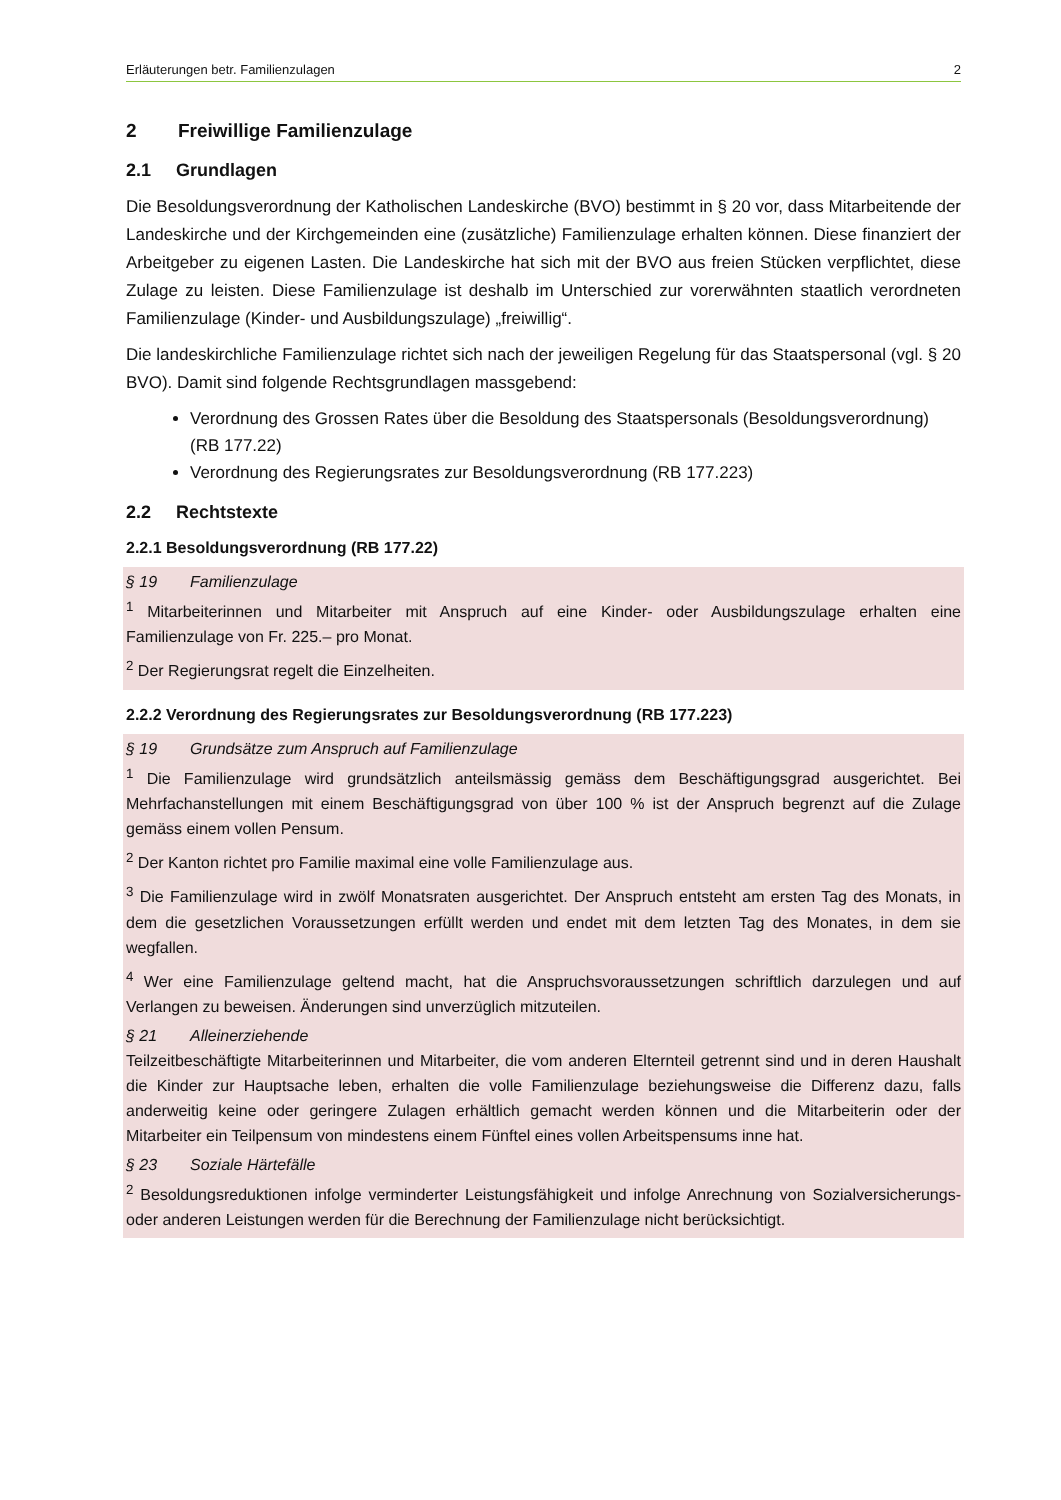Erläuterungen betr. Familienzulagen 2
2 Freiwillige Familienzulage
2.1 Grundlagen
Die Besoldungsverordnung der Katholischen Landeskirche (BVO) bestimmt in § 20 vor, dass Mitarbeitende der Landeskirche und der Kirchgemeinden eine (zusätzliche) Familienzulage erhalten können. Diese finanziert der Arbeitgeber zu eigenen Lasten. Die Landeskirche hat sich mit der BVO aus freien Stücken verpflichtet, diese Zulage zu leisten. Diese Familienzulage ist deshalb im Unterschied zur vorerwähnten staatlich verordneten Familienzulage (Kinder- und Ausbildungszulage) „freiwillig“.
Die landeskirchliche Familienzulage richtet sich nach der jeweiligen Regelung für das Staats­personal (vgl. § 20 BVO). Damit sind folgende Rechtsgrundlagen massgebend:
Verordnung des Grossen Rates über die Besoldung des Staatspersonals (Besoldungs­verordnung) (RB 177.22)
Verordnung des Regierungsrates zur Besoldungsverordnung (RB 177.223)
2.2 Rechtstexte
2.2.1 Besoldungsverordnung (RB 177.22)
§ 19 Familienzulage
<sup>1</sup> Mitarbeiterinnen und Mitarbeiter mit Anspruch auf eine Kinder- oder Ausbildungszulage erhalten eine Familienzulage von Fr. 225.– pro Monat.
<sup>2</sup> Der Regierungsrat regelt die Einzelheiten.
2.2.2 Verordnung des Regierungsrates zur Besoldungsverordnung (RB 177.223)
§ 19 Grundsätze zum Anspruch auf Familienzulage
<sup>1</sup> Die Familienzulage wird grundsätzlich anteilsmässig gemäss dem Beschäftigungsgrad ausgerichtet. Bei Mehrfachanstellungen mit einem Beschäftigungsgrad von über 100 % ist der Anspruch begrenzt auf die Zulage gemäss einem vollen Pensum.
<sup>2</sup> Der Kanton richtet pro Familie maximal eine volle Familienzulage aus.
<sup>3</sup> Die Familienzulage wird in zwölf Monatsraten ausgerichtet. Der Anspruch entsteht am ersten Tag des Monats, in dem die gesetzlichen Voraussetzungen erfüllt werden und endet mit dem letzten Tag des Monates, in dem sie wegfallen.
<sup>4</sup> Wer eine Familienzulage geltend macht, hat die Anspruchsvoraussetzungen schriftlich darzulegen und auf Verlangen zu beweisen. Änderungen sind unverzüglich mitzuteilen.
§ 21 Alleinerziehende
Teilzeitbeschäftigte Mitarbeiterinnen und Mitarbeiter, die vom anderen Elternteil getrennt sind und in deren Haushalt die Kinder zur Hauptsache leben, erhalten die volle Familienzulage beziehungsweise die Differenz dazu, falls anderweitig keine oder geringere Zulagen erhältlich gemacht werden können und die Mitarbeiterin oder der Mitarbeiter ein Teilpensum von mindestens einem Fünftel eines vollen Arbeitspensums inne hat.
§ 23 Soziale Härtefälle
<sup>2</sup> Besoldungsreduktionen infolge verminderter Leistungsfähigkeit und infolge Anrechnung von Sozial­versicherungs- oder anderen Leistungen werden für die Berechnung der Familienzulage nicht berück­sichtigt.